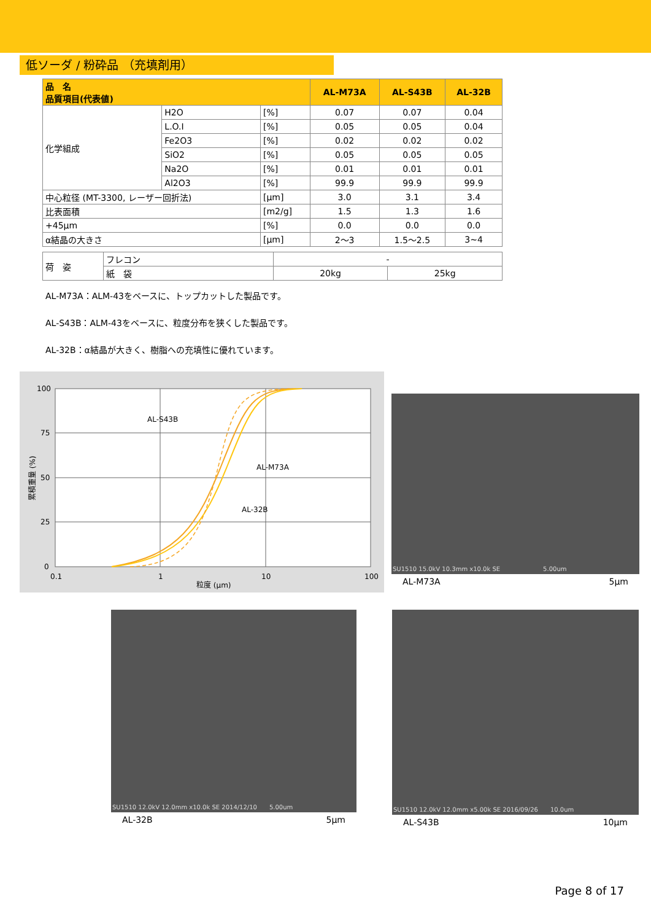低ソーダ / 粉砕品 （充填剤用）
| 品 名 品質項目(代表値) | | | AL-M73A | AL-S43B | AL-32B |
| --- | --- | --- | --- | --- | --- |
| 化学組成 | H2O | [%] | 0.07 | 0.07 | 0.04 |
| | L.O.I | [%] | 0.05 | 0.05 | 0.04 |
| | Fe2O3 | [%] | 0.02 | 0.02 | 0.02 |
| | SiO2 | [%] | 0.05 | 0.05 | 0.05 |
| | Na2O | [%] | 0.01 | 0.01 | 0.01 |
| | Al2O3 | [%] | 99.9 | 99.9 | 99.9 |
| 中心粒径 (MT-3300, レーザー回折法) | | [μm] | 3.0 | 3.1 | 3.4 |
| 比表面積 | | [m2/g] | 1.5 | 1.3 | 1.6 |
| +45μm | | [%] | 0.0 | 0.0 | 0.0 |
| α結晶の大きさ | | [μm] | 2～3 | 1.5～2.5 | 3~4 |
| 荷 姿 | フレコン | - | |
| | 紙 袋 | 20kg | 25kg |
AL-M73A：ALM-43をベースに、トップカットした製品です。
AL-S43B：ALM-43をベースに、粒度分布を狭くした製品です。
AL-32B：α結晶が大きく、樹脂への充填性に優れています。
100
75
50
25
0
0.1
1
10
100
粒度 (μm)
AL-S43B
AL-M73A
AL-32B
累積重量 (%)
SU1510 15.0kV 10.3mm x10.0k SE　　　　　　　5.00um
AL-M73A 5μm
SU1510 12.0kV 12.0mm x10.0k SE 2014/12/10　　5.00um
AL-32B 5μm
SU1510 12.0kV 12.0mm x5.00k SE 2016/09/26　　10.0um
AL-S43B 10μm
Page 8 of 17